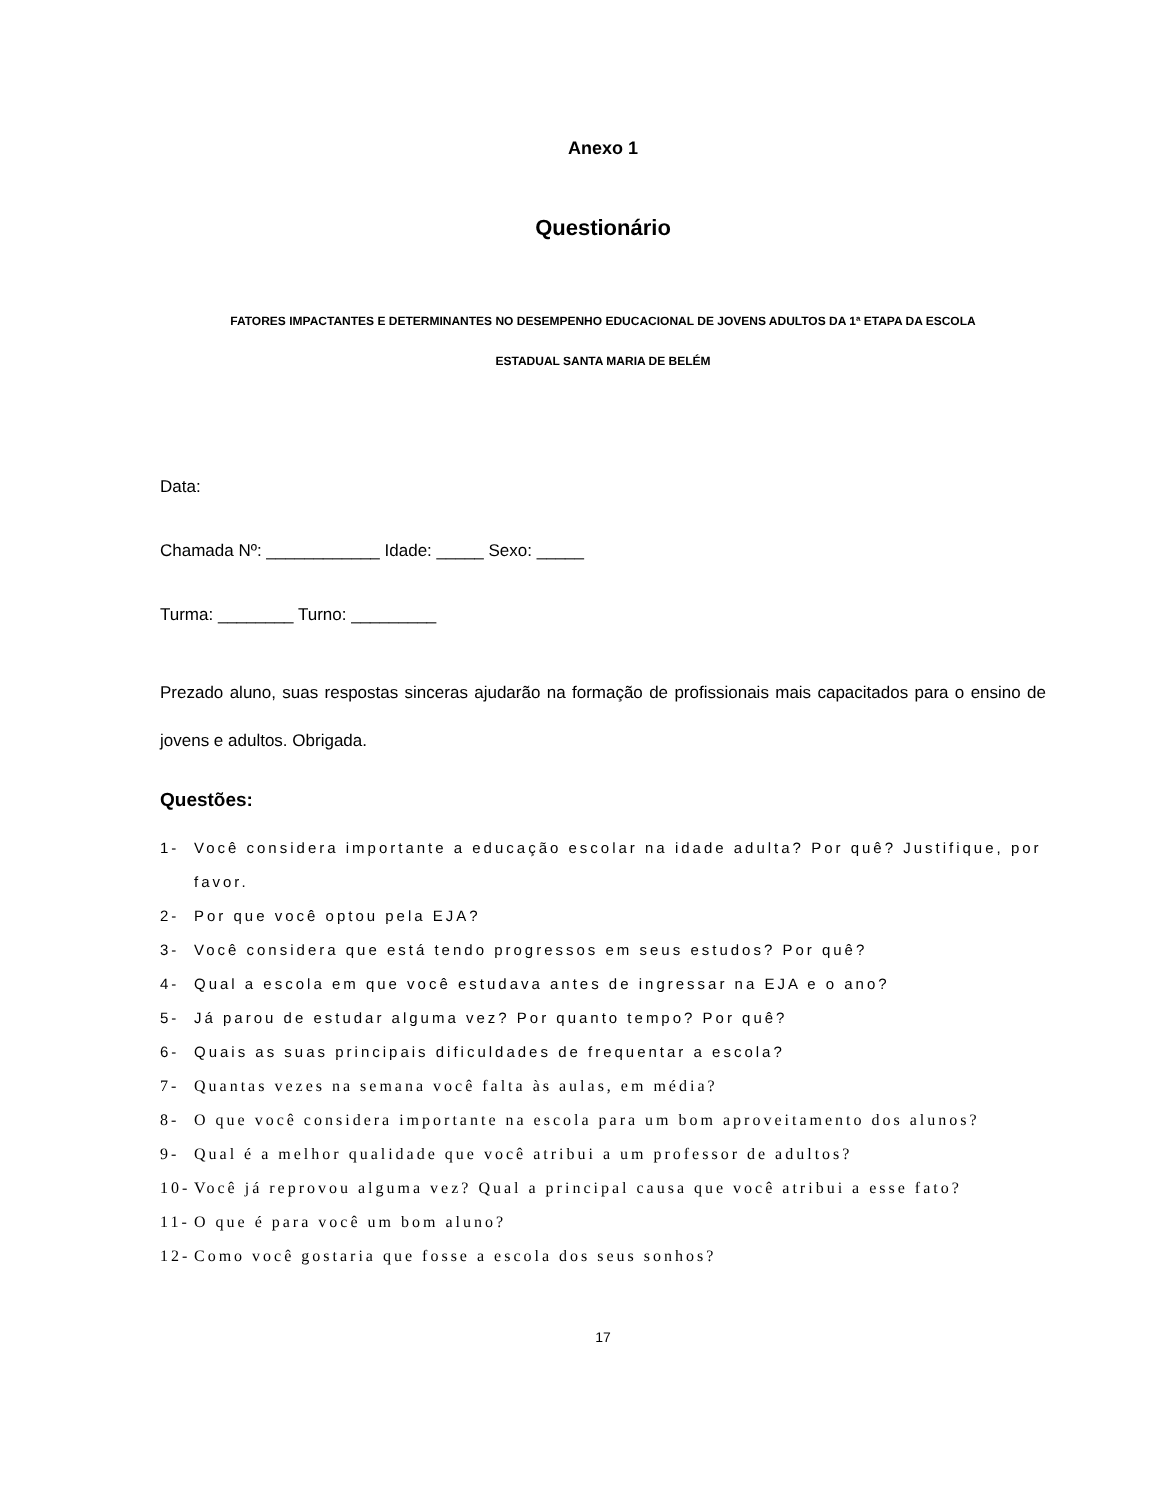Anexo 1
Questionário
FATORES IMPACTANTES E DETERMINANTES NO DESEMPENHO EDUCACIONAL DE JOVENS ADULTOS DA 1ª ETAPA DA ESCOLA
ESTADUAL SANTA MARIA DE BELÉM
Data:
Chamada Nº: ____________ Idade: _____ Sexo: _____
Turma: ________ Turno: _________
Prezado aluno, suas respostas sinceras ajudarão na formação de profissionais mais capacitados para o ensino de jovens e adultos. Obrigada.
Questões:
1- Você considera importante a educação escolar na idade adulta? Por quê? Justifique, por favor.
2- Por que você optou pela EJA?
3- Você considera que está tendo progressos em seus estudos? Por quê?
4- Qual a escola em que você estudava antes de ingressar na EJA e o ano?
5- Já parou de estudar alguma vez? Por quanto tempo? Por quê?
6- Quais as suas principais dificuldades de frequentar a escola?
7- Quantas vezes na semana você falta às aulas, em média?
8- O que você considera importante na escola para um bom aproveitamento dos alunos?
9- Qual é a melhor qualidade que você atribui a um professor de adultos?
10- Você já reprovou alguma vez? Qual a principal causa que você atribui a esse fato?
11- O que é para você um bom aluno?
12- Como você gostaria que fosse a escola dos seus sonhos?
17